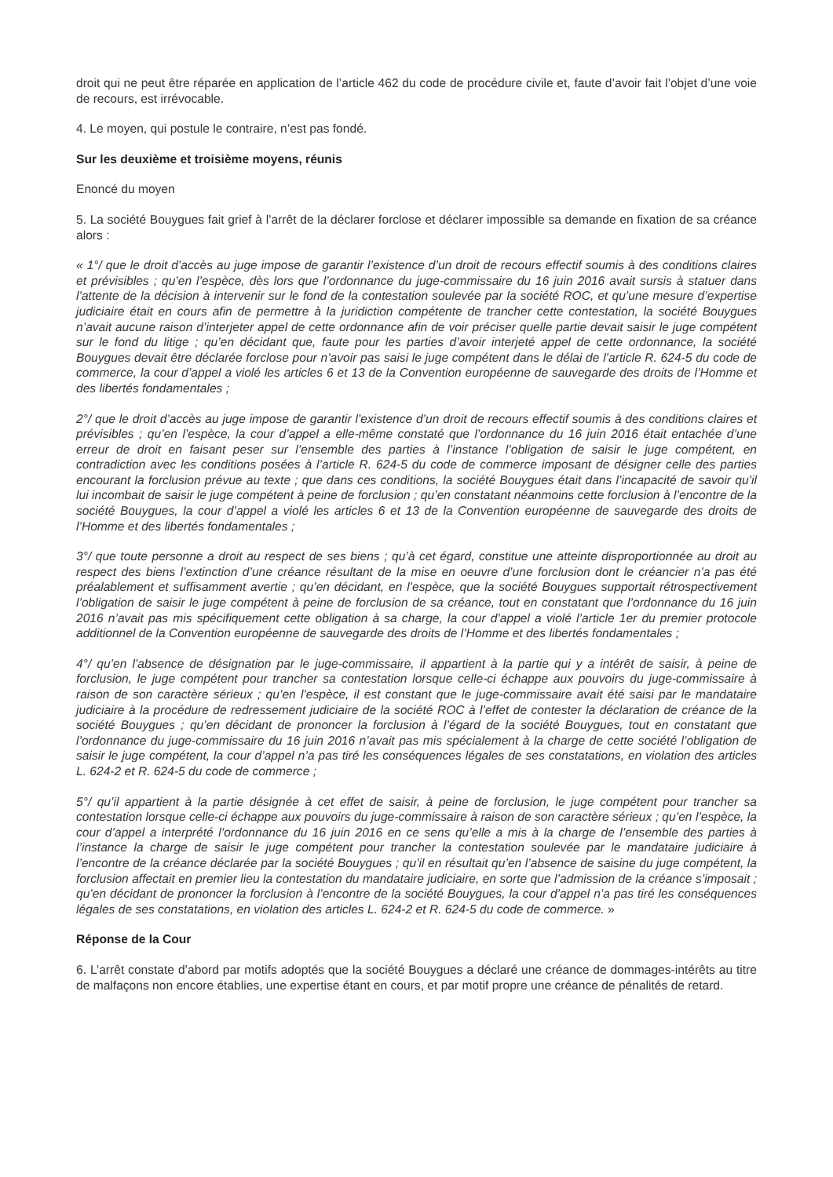droit qui ne peut être réparée en application de l’article 462 du code de procédure civile et, faute d’avoir fait l’objet d’une voie de recours, est irrévocable.
4. Le moyen, qui postule le contraire, n’est pas fondé.
Sur les deuxième et troisième moyens, réunis
Enoncé du moyen
5. La société Bouygues fait grief à l’arrêt de la déclarer forclose et déclarer impossible sa demande en fixation de sa créance alors :
« 1°/ que le droit d’accès au juge impose de garantir l’existence d’un droit de recours effectif soumis à des conditions claires et prévisibles ; qu’en l’espèce, dès lors que l’ordonnance du juge-commissaire du 16 juin 2016 avait sursis à statuer dans l’attente de la décision à intervenir sur le fond de la contestation soulevée par la société ROC, et qu’une mesure d’expertise judiciaire était en cours afin de permettre à la juridiction compétente de trancher cette contestation, la société Bouygues n’avait aucune raison d’interjeter appel de cette ordonnance afin de voir préciser quelle partie devait saisir le juge compétent sur le fond du litige ; qu’en décidant que, faute pour les parties d’avoir interjeté appel de cette ordonnance, la société Bouygues devait être déclarée forclose pour n’avoir pas saisi le juge compétent dans le délai de l’article R. 624-5 du code de commerce, la cour d’appel a violé les articles 6 et 13 de la Convention européenne de sauvegarde des droits de l’Homme et des libertés fondamentales ;
2°/ que le droit d’accès au juge impose de garantir l’existence d’un droit de recours effectif soumis à des conditions claires et prévisibles ; qu’en l’espèce, la cour d’appel a elle-même constaté que l’ordonnance du 16 juin 2016 était entachée d’une erreur de droit en faisant peser sur l’ensemble des parties à l’instance l’obligation de saisir le juge compétent, en contradiction avec les conditions posées à l’article R. 624-5 du code de commerce imposant de désigner celle des parties encourant la forclusion prévue au texte ; que dans ces conditions, la société Bouygues était dans l’incapacité de savoir qu’il lui incombait de saisir le juge compétent à peine de forclusion ; qu’en constatant néanmoins cette forclusion à l’encontre de la société Bouygues, la cour d’appel a violé les articles 6 et 13 de la Convention européenne de sauvegarde des droits de l’Homme et des libertés fondamentales ;
3°/ que toute personne a droit au respect de ses biens ; qu’à cet égard, constitue une atteinte disproportionnée au droit au respect des biens l’extinction d’une créance résultant de la mise en oeuvre d’une forclusion dont le créancier n’a pas été préalablement et suffisamment avertie ; qu’en décidant, en l’espèce, que la société Bouygues supportait rétrospectivement l’obligation de saisir le juge compétent à peine de forclusion de sa créance, tout en constatant que l’ordonnance du 16 juin 2016 n’avait pas mis spécifiquement cette obligation à sa charge, la cour d’appel a violé l’article 1er du premier protocole additionnel de la Convention européenne de sauvegarde des droits de l’Homme et des libertés fondamentales ;
4°/ qu’en l’absence de désignation par le juge-commissaire, il appartient à la partie qui y a intérêt de saisir, à peine de forclusion, le juge compétent pour trancher sa contestation lorsque celle-ci échappe aux pouvoirs du juge-commissaire à raison de son caractère sérieux ; qu’en l’espèce, il est constant que le juge-commissaire avait été saisi par le mandataire judiciaire à la procédure de redressement judiciaire de la société ROC à l’effet de contester la déclaration de créance de la société Bouygues ; qu’en décidant de prononcer la forclusion à l’égard de la société Bouygues, tout en constatant que l’ordonnance du juge-commissaire du 16 juin 2016 n’avait pas mis spécialement à la charge de cette société l’obligation de saisir le juge compétent, la cour d’appel n’a pas tiré les conséquences légales de ses constatations, en violation des articles L. 624-2 et R. 624-5 du code de commerce ;
5°/ qu’il appartient à la partie désignée à cet effet de saisir, à peine de forclusion, le juge compétent pour trancher sa contestation lorsque celle-ci échappe aux pouvoirs du juge-commissaire à raison de son caractère sérieux ; qu’en l’espèce, la cour d’appel a interprété l’ordonnance du 16 juin 2016 en ce sens qu’elle a mis à la charge de l’ensemble des parties à l’instance la charge de saisir le juge compétent pour trancher la contestation soulevée par le mandataire judiciaire à l’encontre de la créance déclarée par la société Bouygues ; qu’il en résultait qu’en l’absence de saisine du juge compétent, la forclusion affectait en premier lieu la contestation du mandataire judiciaire, en sorte que l’admission de la créance s’imposait ; qu’en décidant de prononcer la forclusion à l’encontre de la société Bouygues, la cour d’appel n’a pas tiré les conséquences légales de ses constatations, en violation des articles L. 624-2 et R. 624-5 du code de commerce. »
Réponse de la Cour
6. L’arrêt constate d’abord par motifs adoptés que la société Bouygues a déclaré une créance de dommages-intérêts au titre de malfaçons non encore établies, une expertise étant en cours, et par motif propre une créance de pénalités de retard.